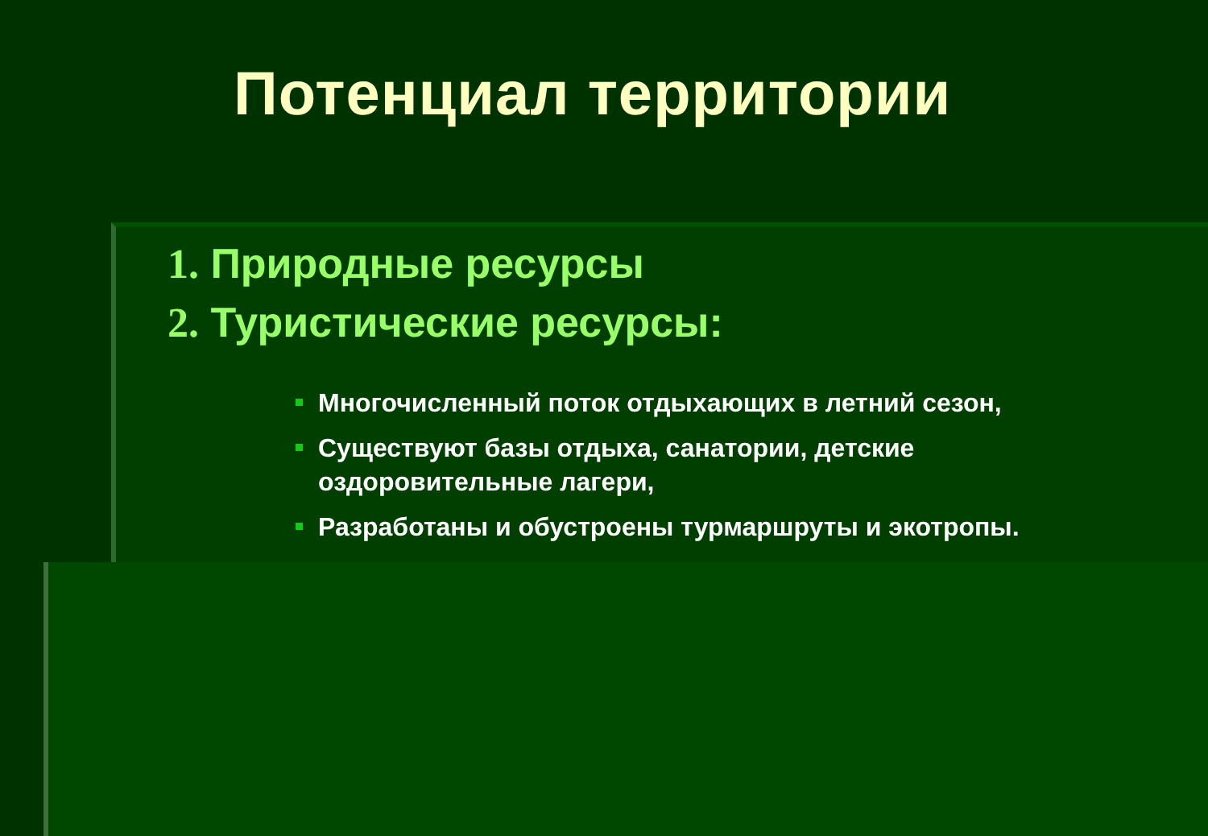Потенциал территории
1. Природные ресурсы
2. Туристические ресурсы:
Многочисленный поток отдыхающих в летний сезон,
Существуют базы отдыха, санатории, детские оздоровительные лагери,
Разработаны и обустроены турмаршруты и экотропы.